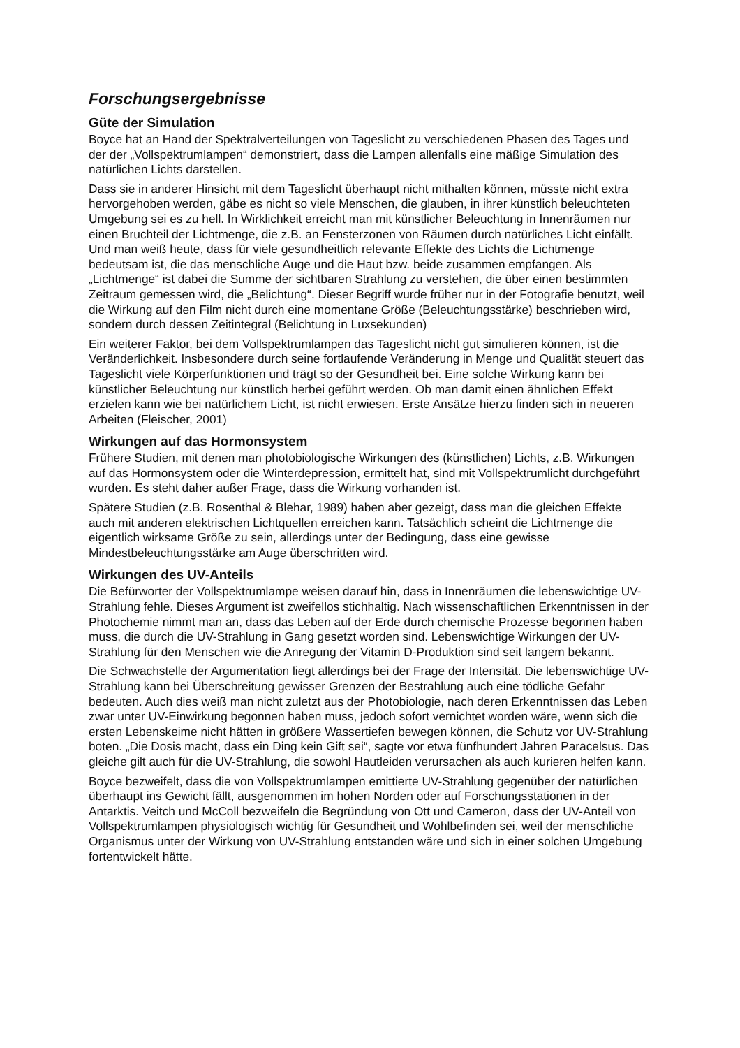Forschungsergebnisse
Güte der Simulation
Boyce hat an Hand der Spektralverteilungen von Tageslicht zu verschiedenen Phasen des Tages und der der „Vollspektrumlampen“ demonstriert, dass die Lampen allenfalls eine mäßige Simulation des natürlichen Lichts darstellen.
Dass sie in anderer Hinsicht mit dem Tageslicht überhaupt nicht mithalten können, müsste nicht extra hervorgehoben werden, gäbe es nicht so viele Menschen, die glauben, in ihrer künstlich beleuchteten Umgebung sei es zu hell. In Wirklichkeit erreicht man mit künstlicher Beleuchtung in Innenräumen nur einen Bruchteil der Lichtmenge, die z.B. an Fensterzonen von Räumen durch natürliches Licht einfällt. Und man weiß heute, dass für viele gesundheitlich relevante Effekte des Lichts die Lichtmenge bedeutsam ist, die das menschliche Auge und die Haut bzw. beide zusammen empfangen. Als „Lichtmenge“ ist dabei die Summe der sichtbaren Strahlung zu verstehen, die über einen bestimmten Zeitraum gemessen wird, die „Belichtung“. Dieser Begriff wurde früher nur in der Fotografie benutzt, weil die Wirkung auf den Film nicht durch eine momentane Größe (Beleuchtungsstärke) beschrieben wird, sondern durch dessen Zeitintegral (Belichtung in Luxsekunden)
Ein weiterer Faktor, bei dem Vollspektrumlampen das Tageslicht nicht gut simulieren können, ist die Veränderlichkeit. Insbesondere durch seine fortlaufende Veränderung in Menge und Qualität steuert das Tageslicht viele Körperfunktionen und trägt so der Gesundheit bei. Eine solche Wirkung kann bei künstlicher Beleuchtung nur künstlich herbei geführt werden. Ob man damit einen ähnlichen Effekt erzielen kann wie bei natürlichem Licht, ist nicht erwiesen. Erste Ansätze hierzu finden sich in neueren Arbeiten (Fleischer, 2001)
Wirkungen auf das Hormonsystem
Frühere Studien, mit denen man photobiologische Wirkungen des (künstlichen) Lichts, z.B. Wirkungen auf das Hormonsystem oder die Winterdepression, ermittelt hat, sind mit Vollspektrumlicht durchgeführt wurden. Es steht daher außer Frage, dass die Wirkung vorhanden ist.
Spätere Studien (z.B. Rosenthal & Blehar, 1989) haben aber gezeigt, dass man die gleichen Effekte auch mit anderen elektrischen Lichtquellen erreichen kann. Tatsächlich scheint die Lichtmenge die eigentlich wirksame Größe zu sein, allerdings unter der Bedingung, dass eine gewisse Mindestbeleuchtungsstärke am Auge überschritten wird.
Wirkungen des UV-Anteils
Die Befürworter der Vollspektrumlampe weisen darauf hin, dass in Innenräumen die lebenswichtige UV-Strahlung fehle. Dieses Argument ist zweifellos stichhaltig. Nach wissenschaftlichen Erkenntnissen in der Photochemie nimmt man an, dass das Leben auf der Erde durch chemische Prozesse begonnen haben muss, die durch die UV-Strahlung in Gang gesetzt worden sind. Lebenswichtige Wirkungen der UV-Strahlung für den Menschen wie die Anregung der Vitamin D-Produktion sind seit langem bekannt.
Die Schwachstelle der Argumentation liegt allerdings bei der Frage der Intensität. Die lebenswichtige UV-Strahlung kann bei Überschreitung gewisser Grenzen der Bestrahlung auch eine tödliche Gefahr bedeuten. Auch dies weiß man nicht zuletzt aus der Photobiologie, nach deren Erkenntnissen das Leben zwar unter UV-Einwirkung begonnen haben muss, jedoch sofort vernichtet worden wäre, wenn sich die ersten Lebenskeime nicht hätten in größere Wassertiefen bewegen können, die Schutz vor UV-Strahlung boten. „Die Dosis macht, dass ein Ding kein Gift sei“, sagte vor etwa fünfhundert Jahren Paracelsus. Das gleiche gilt auch für die UV-Strahlung, die sowohl Hautleiden verursachen als auch kurieren helfen kann.
Boyce bezweifelt, dass die von Vollspektrumlampen emittierte UV-Strahlung gegenüber der natürlichen überhaupt ins Gewicht fällt, ausgenommen im hohen Norden oder auf Forschungsstationen in der Antarktis. Veitch und McColl bezweifeln die Begründung von Ott und Cameron, dass der UV-Anteil von Vollspektrumlampen physiologisch wichtig für Gesundheit und Wohlbefinden sei, weil der menschliche Organismus unter der Wirkung von UV-Strahlung entstanden wäre und sich in einer solchen Umgebung fortentwickelt hätte.